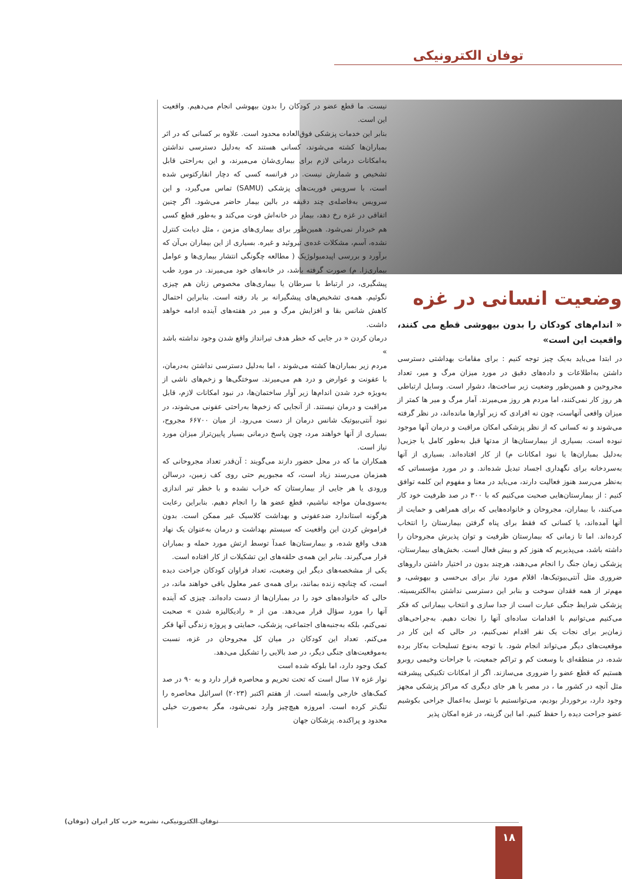توفان الکترونیکی
وضعیت انسانی در غزه
« اندام‌های کودکان را بدون بیهوشی قطع می کنند، واقعیت این است»
در ابتدا می‌باید به‌یک چیز توجه کنیم : برای مقامات بهداشتی دسترسی داشتن به‌اطلاعات و داده‌های دقیق در مورد میزان مرگ و میر، تعداد مجروحین و همین‌طور وضعیت زیر ساخت‌ها، دشوار است. وسایل ارتباطی هر روز کار نمی‌کنند، اما مردم هر روز می‌میرند. آمار مرگ و میر ها کمتر از میزان واقعی آنهاست، چون نه افرادی که زیر آوارها مانده‌اند، در نظر گرفته می‌شوند و نه کسانی که از نظر پزشکی امکان مراقبت و درمان آنها موجود نبوده است. بسیاری از بیمارستان‌ها از مدتها قبل به‌طور کامل یا جزیی( به‌دلیل بمباران‌ها یا نبود امکانات م) از کار افتاده‌اند. بسیاری از آنها به‌سردخانه برای نگهداری اجساد تبدیل شده‌اند. و در مورد مؤسساتی که به‌نظر می‌رسد هنوز فعالیت دارند، می‌باید در معنا و مفهوم این کلمه توافق کنیم : از بیمارستان‌هایی صحبت می‌کنیم که با ۳۰۰ در صد ظرفیت خود کار می‌کنند، با بیماران، مجروحان و خانواده‌هایی که برای همراهی و حمایت از آنها آمده‌اند، یا کسانی که فقط برای پناه گرفتن بیمارستان را انتخاب کرده‌اند. اما تا زمانی که بیمارستان ظرفیت و توان پذیرش مجروحان را داشته باشد، می‌پذیریم که هنوز کم و بیش فعال است. بخش‌های بیمارستان، پزشکی زمان جنگ را انجام می‌دهند، هرچند بدون در اختیار داشتن داروهای ضروری مثل آنتی‌بیوتیک‌ها، اقلام مورد نیاز برای بی‌حسی و بیهوشی، و مهم‌تر از همه فقدان سوخت و بنابر این دسترسی نداشتن به‌الکتریسیته. پزشکی شرایط جنگی عبارت است از جدا سازی و انتخاب بیمارانی که فکر می‌کنیم می‌توانیم با اقدامات ساده‌ای آنها را نجات دهیم. به‌جراحی‌های زمان‌بر برای نجات یک نفر اقدام نمی‌کنیم، در حالی که این کار در موقعیت‌های دیگر می‌تواند انجام شود. با توجه به‌نوع تسلیحات به‌کار برده شده، در منطقه‌ای با وسعت کم و تراکم جمعیت، با جراحات وخیمی روبرو هستیم که قطع عضو را ضروری می‌سازند. اگر از امکانات تکنیکی پیشرفته مثل آنچه در کشور ما ، در مصر یا هر جای دیگری که مراکز پزشکی مجهز وجود دارد، برخوردار بودیم، می‌توانستیم با توسل به‌اعمال جراحی بکوشیم عضو جراحت دیده را حفظ کنیم. اما این گزینه، در غزه امکان پذیر
نیست. ما قطع عضو در کودکان را بدون بیهوشی انجام می‌دهیم. واقعیت این است.
بنابر این خدمات پزشکی فوق‌العاده محدود است. علاوه بر کسانی که در اثر بمباران‌ها کشته می‌شوند، کسانی هستند که به‌دلیل دسترسی نداشتن به‌امکانات درمانی لازم برای بیماری‌شان می‌میرند، و این به‌راحتی قابل تشخیص و شمارش نیست. در فرانسه کسی که دچار انفارکتوس شده است، با سرویس فوریت‌های پزشکی (SAMU) تماس می‌گیرد، و این سرویس به‌فاصله‌ی چند دقیقه در بالین بیمار حاضر می‌شود. اگر چنین اتفاقی در غزه رخ دهد، بیمار در خانه‌اش فوت می‌کند و به‌طور قطع کسی هم خبردار نمی‌شود. همین‌طور برای بیماری‌های مزمن ، مثل دیابت کنترل نشده، آسم، مشکلات غده‌ی تیروئید و غیره. بسیاری از این بیماران بی‌آن که برآورد و بررسی اپیدمیولوژیک ( مطالعه چگونگی انتشار بیماری‌ها و عوامل بیماری‌زا. م) صورت گرفته باشد، در خانه‌های خود می‌میرند. در مورد طب پیشگیری، در ارتباط با سرطان یا بیماری‌های مخصوص زنان هم چیزی نگوئیم. همه‌ی تشخیص‌های پیشگیرانه بر باد رفته است. بنابراین احتمال کاهش شانس بقا و افزایش مرگ و میر در هفته‌های آینده ادامه خواهد داشت.
درمان کردن « در جایی که خطر هدف تیرانداز واقع شدن وجود نداشته باشد »
مردم زیر بمباران‌ها کشته می‌شوند ، اما به‌دلیل دسترسی نداشتن به‌درمان، با عفونت و عوارض و درد هم می‌میرند. سوختگی‌ها و زخم‌های ناشی از به‌ویژه خرد شدن اندام‌ها زیر آوار ساختمان‌ها، در نبود امکانات لازم، قابل مراقبت و درمان نیستند. از آنجایی که زخم‌ها به‌راحتی عفونی می‌شوند، در نبود آنتی‌بیوتیک شانس درمان از دست می‌رود. از میان ۶۶۷۰۰ مجروح، بسیاری از آنها خواهند مرد، چون پاسخ درمانی بسیار پایین‌تراز میزان مورد نیاز است.
همکاران ما که در محل حضور دارند می‌گویند : آن‌قدر تعداد مجروحانی که همزمان می‌رسند زیاد است، که مجبوریم حتی روی کف زمین، درسالن ورودی یا هر جایی از بیمارستان که خراب نشده و با خطر تیر اندازی به‌سوی‌مان مواجه نباشیم، قطع عضو ها را انجام دهیم. بنابراین رعایت هرگونه استاندارد ضدعفونی و بهداشت کلاسیک غیر ممکن است. بدون فراموش کردن این واقعیت که سیستم بهداشت و درمان به‌عنوان یک نهاد هدف واقع شده، و بیمارستان‌ها عمدآ توسط ارتش مورد حمله و بمباران قرار می‌گیرند. بنابر این همه‌ی حلقه‌های این تشکیلات از کار افتاده است.
یکی از مشخصه‌های دیگر این وضعیت، تعداد فراوان کودکان جراحت دیده است، که چنانچه زنده بمانند، برای همه‌ی عمر معلول باقی خواهند ماند، در حالی که خانواده‌های خود را در بمباران‌ها از دست داده‌اند. چیزی که آینده آنها را مورد سؤال قرار می‌دهد. من از « رادیکالیزه شدن » صحبت نمی‌کنم، بلکه به‌جنبه‌های اجتماعی، پزشکی، حمایتی و پروژه زندگی آنها فکر می‌کنم. تعداد این کودکان در میان کل مجروحان در غزه، نسبت به‌موقعیت‌های جنگی دیگر، در صد بالایی را تشکیل می‌دهد.
کمک وجود دارد، اما بلوکه شده است
نوار غزه ۱۷ سال است که تحت تحریم و محاصره قرار دارد و به ۹۰ در صد کمک‌های خارجی وابسته است. از هفتم اکتبر (۲۰۲۳) اسرائیل محاصره را تنگ‌تر کرده است. امروزه هیچ‌چیز وارد نمی‌شود، مگر به‌صورت خیلی محدود و پراکنده. پزشکان جهان
توفان الکترونیکی، نشریه حزب کار ایران (توفان)
۱۸